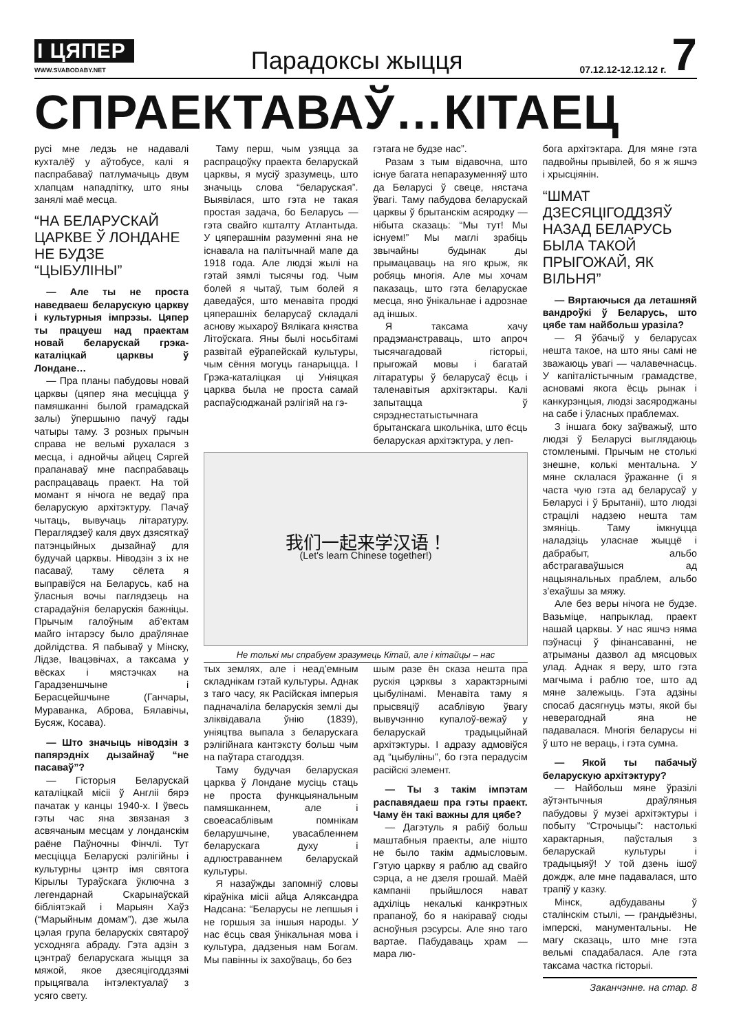І ЦЯПЕР
WWW.SVABODABY.NET
Парадоксы жыцця
07.12.12-12.12.12 г.
7
СПРАЕКТАВАЎ…КІТАЕЦ
русі мне ледзь не надавалі кухталёў у аўтобусе, калі я паспрабаваў патлумачыць двум хлапцам нападпітку, што яны занялі маё месца.
“НА БЕЛАРУСКАЙ ЦАРКВЕ Ў ЛОНДАНЕ НЕ БУДЗЕ “ЦЫБУЛІНЫ”
— Але ты не проста наведваеш беларускую царкву і культурныя імпрэзы. Цяпер ты працуеш над праектам новай беларускай грэка-каталіцкай царквы ў Лондане…
— Пра планы пабудовы новай царквы (цяпер яна месціцца ў памяшканні былой грамадскай залы) ўпершыню пачуў гады чатыры таму. З розных прычын справа не вельмі рухалася з месца, і аднойчы айцец Сяргей прапанаваў мне паспрабаваць распрацаваць праект. На той момант я нічога не ведаў пра беларускую архітэктуру. Пачаў чытаць, вывучаць літаратуру. Пераглядзеў каля двух дзясяткаў патэнцыйных дызайнаў для будучай царквы. Ніводзін з іх не пасаваў, таму сёлета я выправіўся на Беларусь, каб на ўласныя вочы паглядзець на старадаўнія беларускія бажніцы. Прычым галоўным аб’ектам майго інтарэсу было драўлянае дойлідства. Я пабываў у Мінску, Лідзе, Івацэвічах, а таксама у вёсках і мястэчках на Гарадзеншчыне і Берасцейшчыне (Ганчары, Мураванка, Аброва, Бялавічы, Бусяж, Косава).
— Што значыць ніводзін з папярэдніх дызайнаў “не пасаваў”?
— Гісторыя Беларускай каталіцкай місіі ў Англіі бярэ пачатак у канцы 1940-х. І ўвесь гэты час яна звязаная з асвячаным месцам у лонданскім раёне Паўночны Фінчлі. Тут месціцца Беларускі рэлігійны і культурны цэнтр імя святога Кірылы Тураўскага ўключна з легендарнай Скарынаўскай бібліятэкай і Марыян Хаўз (“Марыйным домам”), дзе жыла цэлая група беларускіх святароў усходняга абраду. Гэта адзін з цэнтраў беларускага жыцця за мяжой, якое дзесяцігоддзямі прыцягвала інтэлектуалаў з усяго свету.
Таму перш, чым узяцца за распрацоўку праекта беларускай царквы, я мусіў зразумець, што значыць слова “беларуская”. Выявілася, што гэта не такая простая задача, бо Беларусь — гэта свайго кшталту Атлантыда. У цяперашнім разуменні яна не існавала на палітычнай мапе да 1918 года. Але людзі жылі на гэтай зямлі тысячы год. Чым болей я чытаў, тым болей я даведаўся, што менавіта продкі цяперашніх беларусаў складалі аснову жыхароў Вялікага княства Літоўскага. Яны былі носьбітамі развітай еўрапейскай культуры, чым сёння могуць ганарыцца. І Грэка-каталіцкая ці Уніяцкая царква была не проста самай распаўсюджанай рэлігіяй на гэ-
гэтага не будзе нас”.
Разам з тым відавочна, што існуе багата непаразуменняў што да Беларусі ў свеце, нястача ўвагі. Таму пабудова беларускай царквы ў брытанскім асяродку — нібыта сказаць: “Мы тут! Мы існуем!” Мы маглі зрабіць звычайны будынак ды прымацаваць на яго крыж, як робяць многія. Але мы хочам паказаць, што гэта беларускае месца, яно ўнікальнае і адрознае ад іншых.
Я таксама хачу прадэманстраваць, што апроч тысячагадовай гісторыі, прыгожай мовы і багатай літаратуры ў беларусаў ёсць і таленавітыя архітэктары. Калі запытацца ў сярэднестатыстычнага брытанскага школьніка, што ёсць беларуская архітэктура, у леп-
我们一起来学汉语！
(Let's learn Chinese together!)
Не толькі мы спрабуем зразумець Кітай, але і кітайцы – нас
тых землях, але і неад’емным складнікам гэтай культуры. Аднак з таго часу, як Расійская імперыя падначаліла беларускія землі ды зліквідавала ўнію (1839), уніяцтва выпала з беларускага рэлігійнага кантэксту больш чым на паўтара стагоддзя.
Таму будучая беларуская царква ў Лондане мусіць стаць не проста функцыянальным памяшканнем, але і своеасаблівым помнікам беларушчыне, увасабленнем беларускага духу і адлюстраваннем беларускай культуры.
Я назаўжды запомніў словы кіраўніка місіі айца Аляксандра Надсана: “Беларусы не лепшыя і не горшыя за іншыя народы. У нас ёсць свая ўнікальная мова і культура, дадзеныя нам Богам. Мы павінны іх захоўваць, бо без
шым разе ён сказа нешта пра рускія цэрквы з характэрнымі цыбулінамі. Менавіта таму я прысвяціў асаблівую ўвагу вывучэнню купалоў-вежаў у беларускай традыцыйнай архітэктуры. І адразу адмовіўся ад “цыбуліны”, бо гэта перадусім расійскі элемент.
— Ты з такім імпэтам распавядаеш пра гэты праект. Чаму ён такі важны для цябе?
— Дагэтуль я рабіў больш маштабныя праекты, але нішто не было такім адмысловым. Гэтую царкву я раблю ад свайго сэрца, а не дзеля грошай. Маёй кампаніі прыйшлося нават адхіліць некалькі канкрэтных прапаноў, бо я накіраваў сюды асноўныя рэсурсы. Але яно таго вартае. Пабудаваць храм — мара лю-
бога архітэктара. Для мяне гэта падвойны прывілей, бо я ж яшчэ і хрысціянін.
“ШМАТ ДЗЕСЯЦІГОДДЗЯЎ НАЗАД БЕЛАРУСЬ БЫЛА ТАКОЙ ПРЫГОЖАЙ, ЯК ВІЛЬНЯ”
— Вяртаючыся да леташняй вандроўкі ў Беларусь, што цябе там найбольш уразіла?
— Я ўбачыў у беларусах нешта такое, на што яны самі не зважаюць увагі — чалавечнасць. У капіталістычным грамадстве, асновамі якога ёсць рынак і канкурэнцыя, людзі засяроджаны на сабе і ўласных праблемах.
З іншага боку заўважыў, што людзі ў Беларусі выглядаюць стомленымі. Прычым не столькі знешне, колькі ментальна. У мяне склалася ўражанне (і я часта чую гэта ад беларусаў у Беларусі і ў Брытаніі), што людзі страцілі надзею нешта там змяніць. Таму імкнуцца наладзіць уласнае жыццё і дабрабыт, альбо абстрагаваўшыся ад нацыянальных праблем, альбо з’ехаўшы за мяжу.
Але без веры нічога не будзе. Вазьміце, напрыклад, праект нашай царквы. У нас яшчэ няма пэўнасці ў фінансаванні, не атрыманы дазвол ад мясцовых улад. Аднак я веру, што гэта магчыма і раблю тое, што ад мяне залежыць. Гэта адзіны спосаб дасягнуць мэты, якой бы неверагоднай яна не падавалася. Многія беларусы ні ў што не вераць, і гэта сумна.
— Якой ты пабачыў беларускую архітэктуру?
— Найбольш мяне ўразілі аўтэнтычныя драўляныя пабудовы ў музеі архітэктуры і побыту “Строчыцы”: настолькі характарныя, паўсталыя з беларускай культуры і традыцыяў! У той дзень ішоў дождж, але мне падавалася, што трапіў у казку.
Мінск, адбудаваны ў сталінскім стылі, — грандыёзны, імперскі, манументальны. Не магу сказаць, што мне гэта вельмі спадабалася. Але гэта таксама частка гісторыі.
Заканчэнне. на стар. 8